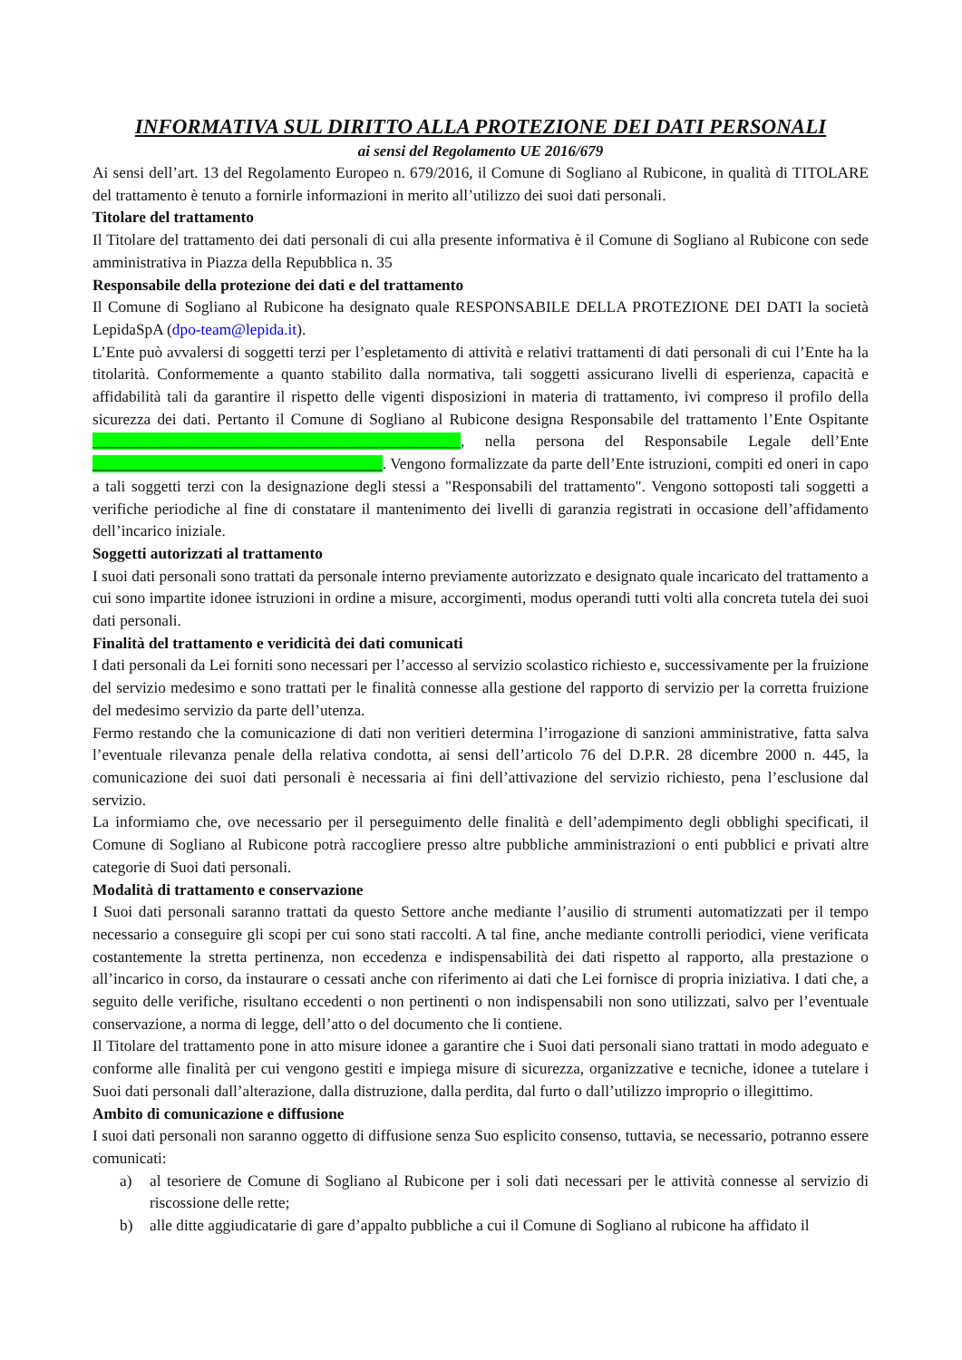INFORMATIVA SUL DIRITTO ALLA PROTEZIONE DEI DATI PERSONALI
ai sensi del Regolamento UE 2016/679
Ai sensi dell’art. 13 del Regolamento Europeo n. 679/2016, il Comune di Sogliano al Rubicone, in qualità di TITOLARE del trattamento è tenuto a fornirle informazioni in merito all’utilizzo dei suoi dati personali.
Titolare del trattamento
Il Titolare del trattamento dei dati personali di cui alla presente informativa è il Comune di Sogliano al Rubicone con sede amministrativa in Piazza della Repubblica n. 35
Responsabile della protezione dei dati e del trattamento
Il Comune di Sogliano al Rubicone ha designato quale RESPONSABILE DELLA PROTEZIONE DEI DATI la società LepidaSpA (dpo-team@lepida.it).
L’Ente può avvalersi di soggetti terzi per l’espletamento di attività e relativi trattamenti di dati personali di cui l’Ente ha la titolarità. Conformemente a quanto stabilito dalla normativa, tali soggetti assicurano livelli di esperienza, capacità e affidabilità tali da garantire il rispetto delle vigenti disposizioni in materia di trattamento, ivi compreso il profilo della sicurezza dei dati. Pertanto il Comune di Sogliano al Rubicone designa Responsabile del trattamento l’Ente Ospitante _______________________________________________, nella persona del Responsabile Legale dell’Ente _____________________________________. Vengono formalizzate da parte dell’Ente istruzioni, compiti ed oneri in capo a tali soggetti terzi con la designazione degli stessi a "Responsabili del trattamento". Vengono sottoposti tali soggetti a verifiche periodiche al fine di constatare il mantenimento dei livelli di garanzia registrati in occasione dell’affidamento dell’incarico iniziale.
Soggetti autorizzati al trattamento
I suoi dati personali sono trattati da personale interno previamente autorizzato e designato quale incaricato del trattamento a cui sono impartite idonee istruzioni in ordine a misure, accorgimenti, modus operandi tutti volti alla concreta tutela dei suoi dati personali.
Finalità del trattamento e veridicità dei dati comunicati
I dati personali da Lei forniti sono necessari per l’accesso al servizio scolastico richiesto e, successivamente per la fruizione del servizio medesimo e sono trattati per le finalità connesse alla gestione del rapporto di servizio per la corretta fruizione del medesimo servizio da parte dell’utenza.
Fermo restando che la comunicazione di dati non veritieri determina l’irrogazione di sanzioni amministrative, fatta salva l’eventuale rilevanza penale della relativa condotta, ai sensi dell’articolo 76 del D.P.R. 28 dicembre 2000 n. 445, la comunicazione dei suoi dati personali è necessaria ai fini dell’attivazione del servizio richiesto, pena l’esclusione dal servizio.
La informiamo che, ove necessario per il perseguimento delle finalità e dell’adempimento degli obblighi specificati, il Comune di Sogliano al Rubicone potrà raccogliere presso altre pubbliche amministrazioni o enti pubblici e privati altre categorie di Suoi dati personali.
Modalità di trattamento e conservazione
I Suoi dati personali saranno trattati da questo Settore anche mediante l’ausilio di strumenti automatizzati per il tempo necessario a conseguire gli scopi per cui sono stati raccolti. A tal fine, anche mediante controlli periodici, viene verificata costantemente la stretta pertinenza, non eccedenza e indispensabilità dei dati rispetto al rapporto, alla prestazione o all’incarico in corso, da instaurare o cessati anche con riferimento ai dati che Lei fornisce di propria iniziativa. I dati che, a seguito delle verifiche, risultano eccedenti o non pertinenti o non indispensabili non sono utilizzati, salvo per l’eventuale conservazione, a norma di legge, dell’atto o del documento che li contiene.
Il Titolare del trattamento pone in atto misure idonee a garantire che i Suoi dati personali siano trattati in modo adeguato e conforme alle finalità per cui vengono gestiti e impiega misure di sicurezza, organizzative e tecniche, idonee a tutelare i Suoi dati personali dall’alterazione, dalla distruzione, dalla perdita, dal furto o dall’utilizzo improprio o illegittimo.
Ambito di comunicazione e diffusione
I suoi dati personali non saranno oggetto di diffusione senza Suo esplicito consenso, tuttavia, se necessario, potranno essere comunicati:
a) al tesoriere de Comune di Sogliano al Rubicone per i soli dati necessari per le attività connesse al servizio di riscossione delle rette;
b) alle ditte aggiudicatarie di gare d’appalto pubbliche a cui il Comune di Sogliano al rubicone ha affidato il